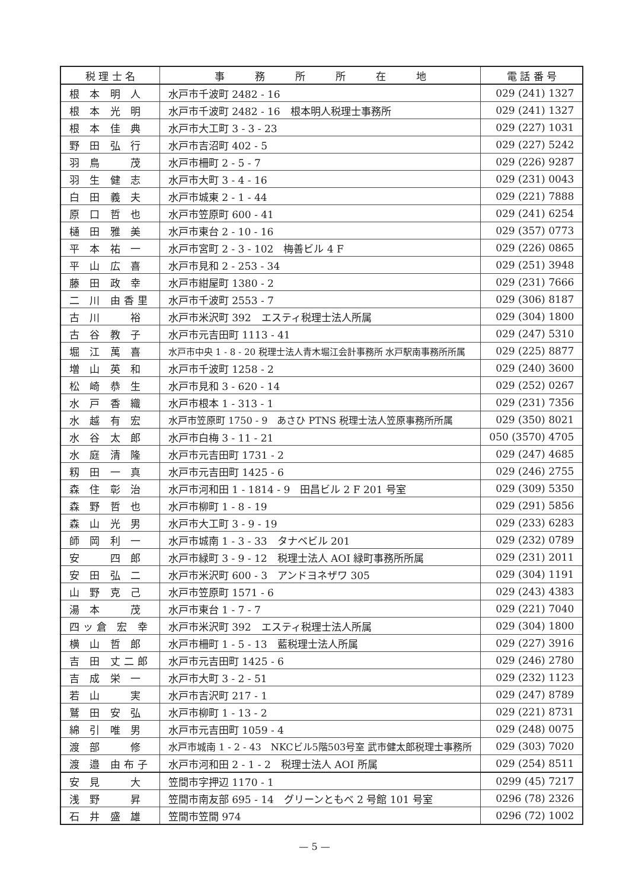| 税 理 士 名 | 事 務 所 所 在 地 | 電 話 番 号 |
| --- | --- | --- |
| 根 本 明 人 | 水戸市千波町 2482 - 16 | 029 (241) 1327 |
| 根 本 光 明 | 水戸市千波町 2482 - 16 根本明人税理士事務所 | 029 (241) 1327 |
| 根 本 佳 典 | 水戸市大工町 3 - 3 - 23 | 029 (227) 1031 |
| 野 田 弘 行 | 水戸市吉沼町 402 - 5 | 029 (227) 5242 |
| 羽 鳥 茂 | 水戸市柵町 2 - 5 - 7 | 029 (226) 9287 |
| 羽 生 健 志 | 水戸市大町 3 - 4 - 16 | 029 (231) 0043 |
| 白 田 義 夫 | 水戸市城東 2 - 1 - 44 | 029 (221) 7888 |
| 原 口 哲 也 | 水戸市笠原町 600 - 41 | 029 (241) 6254 |
| 樋 田 雅 美 | 水戸市東台 2 - 10 - 16 | 029 (357) 0773 |
| 平 本 祐 一 | 水戸市宮町 2 - 3 - 102 梅善ビル 4 F | 029 (226) 0865 |
| 平 山 広 喜 | 水戸市見和 2 - 253 - 34 | 029 (251) 3948 |
| 藤 田 政 幸 | 水戸市紺屋町 1380 - 2 | 029 (231) 7666 |
| 二 川 由香里 | 水戸市千波町 2553 - 7 | 029 (306) 8187 |
| 古 川 裕 | 水戸市米沢町 392 エスティ税理士法人所属 | 029 (304) 1800 |
| 古 谷 教 子 | 水戸市元吉田町 1113 - 41 | 029 (247) 5310 |
| 堀 江 萬 喜 | 水戸市中央 1 - 8 - 20 税理士法人青木堀江会計事務所 水戸駅南事務所所属 | 029 (225) 8877 |
| 増 山 英 和 | 水戸市千波町 1258 - 2 | 029 (240) 3600 |
| 松 崎 恭 生 | 水戸市見和 3 - 620 - 14 | 029 (252) 0267 |
| 水 戸 香 織 | 水戸市根本 1 - 313 - 1 | 029 (231) 7356 |
| 水 越 有 宏 | 水戸市笠原町 1750 - 9 あさひ PTNS 税理士法人笠原事務所所属 | 029 (350) 8021 |
| 水 谷 太 郎 | 水戸市白梅 3 - 11 - 21 | 050 (3570) 4705 |
| 水 庭 清 隆 | 水戸市元吉田町 1731 - 2 | 029 (247) 4685 |
| 籾 田 一 真 | 水戸市元吉田町 1425 - 6 | 029 (246) 2755 |
| 森 住 彰 治 | 水戸市河和田 1 - 1814 - 9 田昌ビル 2 F 201 号室 | 029 (309) 5350 |
| 森 野 哲 也 | 水戸市柳町 1 - 8 - 19 | 029 (291) 5856 |
| 森 山 光 男 | 水戸市大工町 3 - 9 - 19 | 029 (233) 6283 |
| 師 岡 利 一 | 水戸市城南 1 - 3 - 33 タナベビル 201 | 029 (232) 0789 |
| 安 四 郎 | 水戸市緑町 3 - 9 - 12 税理士法人 AOI 緑町事務所所属 | 029 (231) 2011 |
| 安 田 弘 二 | 水戸市米沢町 600 - 3 アンドヨネザワ 305 | 029 (304) 1191 |
| 山 野 克 己 | 水戸市笠原町 1571 - 6 | 029 (243) 4383 |
| 湯 本 茂 | 水戸市東台 1 - 7 - 7 | 029 (221) 7040 |
| 四ッ倉 宏 幸 | 水戸市米沢町 392 エスティ税理士法人所属 | 029 (304) 1800 |
| 横 山 哲 郎 | 水戸市柵町 1 - 5 - 13 藍税理士法人所属 | 029 (227) 3916 |
| 吉 田 丈二郎 | 水戸市元吉田町 1425 - 6 | 029 (246) 2780 |
| 吉 成 栄 一 | 水戸市大町 3 - 2 - 51 | 029 (232) 1123 |
| 若 山 実 | 水戸市吉沢町 217 - 1 | 029 (247) 8789 |
| 鷲 田 安 弘 | 水戸市柳町 1 - 13 - 2 | 029 (221) 8731 |
| 綿 引 唯 男 | 水戸市元吉田町 1059 - 4 | 029 (248) 0075 |
| 渡 部 修 | 水戸市城南 1 - 2 - 43 NKCビル5階503号室 武市健太郎税理士事務所 | 029 (303) 7020 |
| 渡 邉 由布子 | 水戸市河和田 2 - 1 - 2 税理士法人 AOI 所属 | 029 (254) 8511 |
| 安 見 大 | 笠間市字押辺 1170 - 1 | 0299 (45) 7217 |
| 浅 野 昇 | 笠間市南友部 695 - 14 グリーンともべ 2 号館 101 号室 | 0296 (78) 2326 |
| 石 井 盛 雄 | 笠間市笠間 974 | 0296 (72) 1002 |
— 5 —